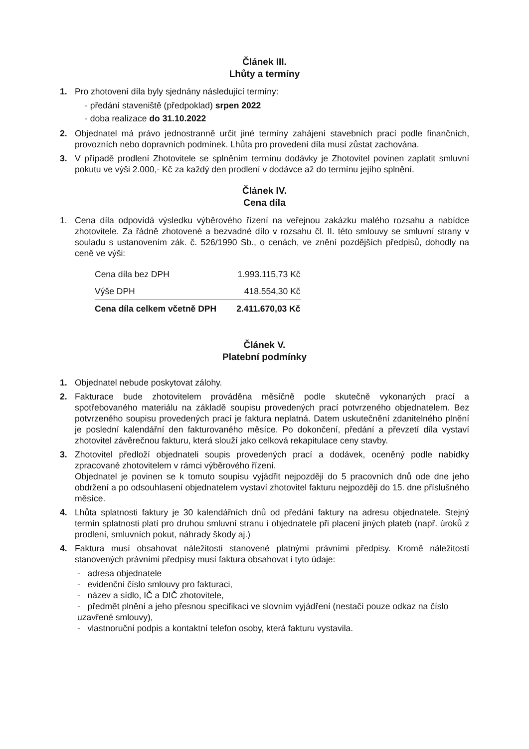Článek III.
Lhůty a termíny
1. Pro zhotovení díla byly sjednány následující termíny:
- předání staveniště (předpoklad) srpen 2022
- doba realizace do 31.10.2022
2. Objednatel má právo jednostranně určit jiné termíny zahájení stavebních prací podle finančních, provozních nebo dopravních podmínek. Lhůta pro provedení díla musí zůstat zachována.
3. V případě prodlení Zhotovitele se splněním termínu dodávky je Zhotovitel povinen zaplatit smluvní pokutu ve výši 2.000,- Kč za každý den prodlení v dodávce až do termínu jejího splnění.
Článek IV.
Cena díla
1. Cena díla odpovídá výsledku výběrového řízení na veřejnou zakázku malého rozsahu a nabídce zhotovitele. Za řádně zhotovené a bezvadné dílo v rozsahu čl. II. této smlouvy se smluvní strany v souladu s ustanovením zák. č. 526/1990 Sb., o cenách, ve znění pozdějších předpisů, dohodly na ceně ve výši:
| Cena díla bez DPH | 1.993.115,73 Kč |
| Výše DPH | 418.554,30 Kč |
| Cena díla celkem včetně DPH | 2.411.670,03 Kč |
Článek V.
Platební podmínky
1. Objednatel nebude poskytovat zálohy.
2. Fakturace bude zhotovitelem prováděna měsíčně podle skutečně vykonaných prací a spotřebovaného materiálu na základě soupisu provedených prací potvrzeného objednatelem. Bez potvrzeného soupisu provedených prací je faktura neplatná. Datem uskutečnění zdanitelného plnění je poslední kalendářní den fakturovaného měsíce. Po dokončení, předání a převzetí díla vystaví zhotovitel závěrečnou fakturu, která slouží jako celková rekapitulace ceny stavby.
3. Zhotovitel předloží objednateli soupis provedených prací a dodávek, oceněný podle nabídky zpracované zhotovitelem v rámci výběrového řízení.
Objednatel je povinen se k tomuto soupisu vyjádřit nejpozději do 5 pracovních dnů ode dne jeho obdržení a po odsouhlasení objednatelem vystaví zhotovitel fakturu nejpozději do 15. dne příslušného měsíce.
4. Lhůta splatnosti faktury je 30 kalendářních dnů od předání faktury na adresu objednatele. Stejný termín splatnosti platí pro druhou smluvní stranu i objednatele při placení jiných plateb (např. úroků z prodlení, smluvních pokut, náhrady škody aj.)
4. Faktura musí obsahovat náležitosti stanovené platnými právními předpisy. Kromě náležitostí stanovených právními předpisy musí faktura obsahovat i tyto údaje:
- adresa objednatele
- evidenční číslo smlouvy pro fakturaci,
- název a sídlo, IČ a DIČ zhotovitele,
- předmět plnění a jeho přesnou specifikaci ve slovním vyjádření (nestačí pouze odkaz na číslo uzavřené smlouvy),
- vlastnoruční podpis a kontaktní telefon osoby, která fakturu vystavila.